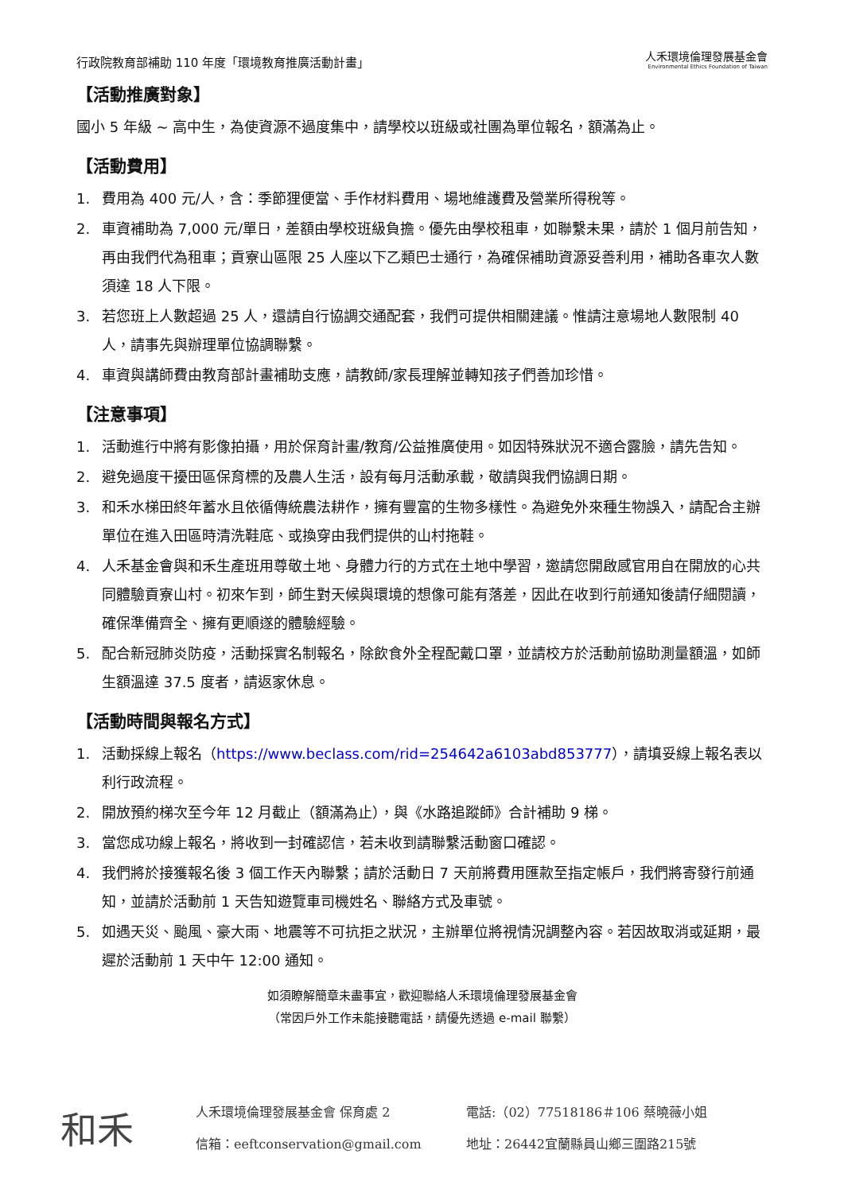行政院教育部補助 110 年度「環境教育推廣活動計畫」
人禾環境倫理發展基金會
Environmental Ethics Foundation of Taiwan
【活動推廣對象】
國小 5 年級 ~ 高中生，為使資源不過度集中，請學校以班級或社團為單位報名，額滿為止。
【活動費用】
1. 費用為 400 元/人，含：季節狸便當、手作材料費用、場地維護費及營業所得稅等。
2. 車資補助為 7,000 元/單日，差額由學校班級負擔。優先由學校租車，如聯繫未果，請於 1 個月前告知，再由我們代為租車；貢寮山區限 25 人座以下乙類巴士通行，為確保補助資源妥善利用，補助各車次人數須達 18 人下限。
3. 若您班上人數超過 25 人，還請自行協調交通配套，我們可提供相關建議。惟請注意場地人數限制 40 人，請事先與辦理單位協調聯繫。
4. 車資與講師費由教育部計畫補助支應，請教師/家長理解並轉知孩子們善加珍惜。
【注意事項】
1. 活動進行中將有影像拍攝，用於保育計畫/教育/公益推廣使用。如因特殊狀況不適合露臉，請先告知。
2. 避免過度干擾田區保育標的及農人生活，設有每月活動承載，敬請與我們協調日期。
3. 和禾水梯田終年蓄水且依循傳統農法耕作，擁有豐富的生物多樣性。為避免外來種生物誤入，請配合主辦單位在進入田區時清洗鞋底、或換穿由我們提供的山村拖鞋。
4. 人禾基金會與和禾生產班用尊敬土地、身體力行的方式在土地中學習，邀請您開啟感官用自在開放的心共同體驗貢寮山村。初來乍到，師生對天候與環境的想像可能有落差，因此在收到行前通知後請仔細閱讀，確保準備齊全、擁有更順遂的體驗經驗。
5. 配合新冠肺炎防疫，活動採實名制報名，除飲食外全程配戴口罩，並請校方於活動前協助測量額溫，如師生額溫達 37.5 度者，請返家休息。
【活動時間與報名方式】
1. 活動採線上報名（https://www.beclass.com/rid=254642a6103abd853777），請填妥線上報名表以利行政流程。
2. 開放預約梯次至今年 12 月截止（額滿為止），與《水路追蹤師》合計補助 9 梯。
3. 當您成功線上報名，將收到一封確認信，若未收到請聯繫活動窗口確認。
4. 我們將於接獲報名後 3 個工作天內聯繫；請於活動日 7 天前將費用匯款至指定帳戶，我們將寄發行前通知，並請於活動前 1 天告知遊覽車司機姓名、聯絡方式及車號。
5. 如遇天災、颱風、豪大雨、地震等不可抗拒之狀況，主辦單位將視情況調整內容。若因故取消或延期，最遲於活動前 1 天中午 12:00 通知。
如須瞭解簡章未盡事宜，歡迎聯絡人禾環境倫理發展基金會
（常因戶外工作未能接聽電話，請優先透過 e-mail 聯繫）
和禾
人禾環境倫理發展基金會 保育處 2
電話:（02）77518186＃106 蔡曉薇小姐
信箱：eeftconservation@gmail.com
地址：26442宜蘭縣員山鄉三圍路215號